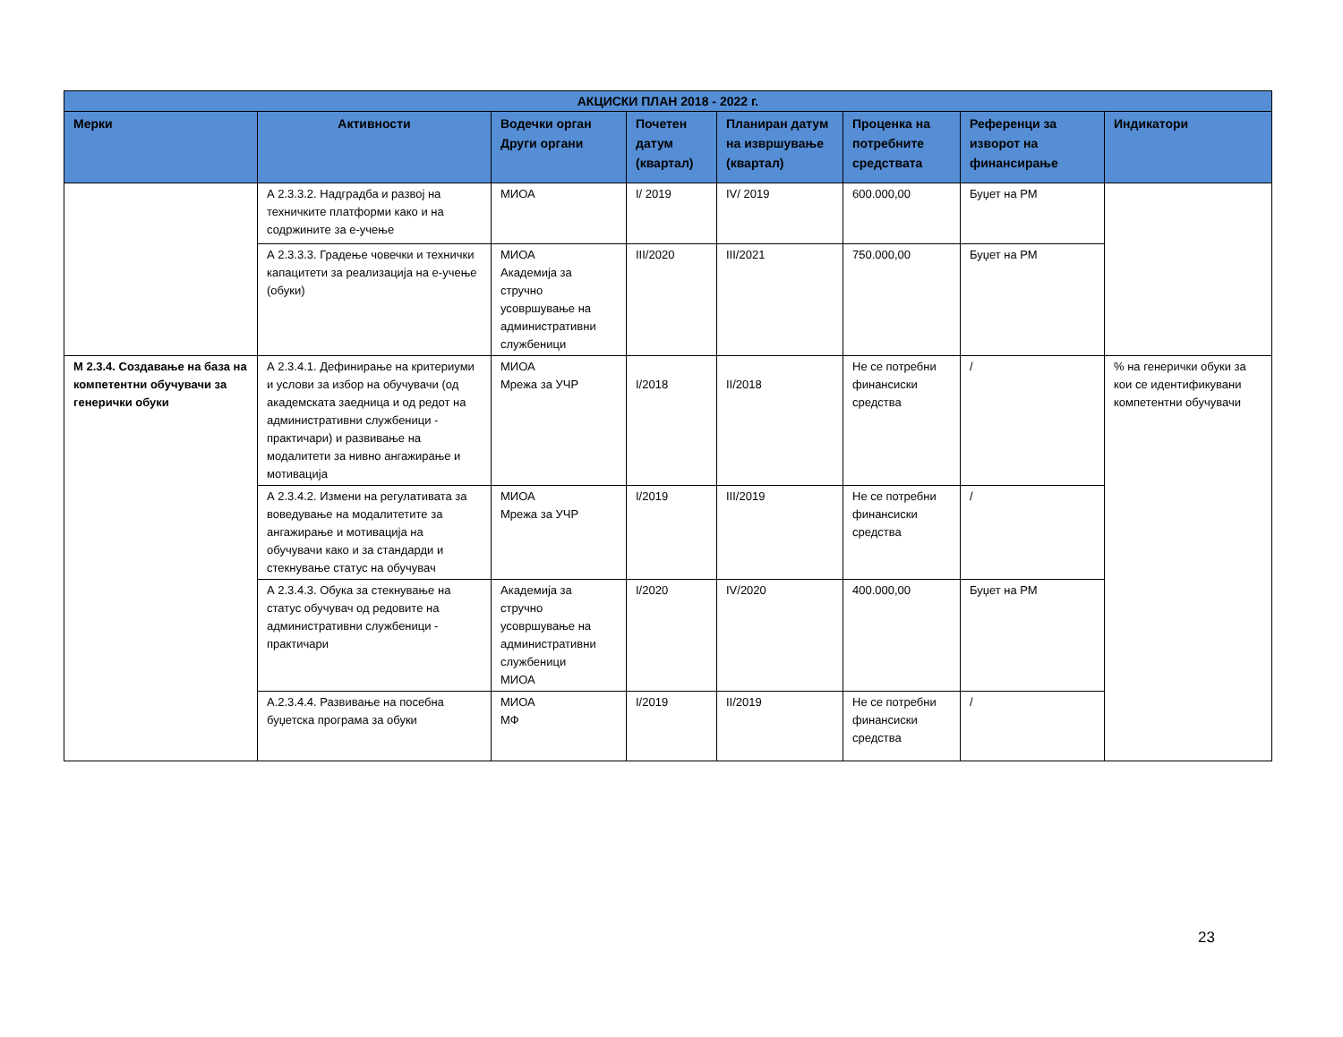| АКЦИСКИ ПЛАН 2018 - 2022 г. | | | | | | | |
| --- | --- | --- | --- | --- | --- | --- | --- |
| Мерки | Активности | Водечки орган Други органи | Почетен датум (квартал) | Планиран датум на извршување (квартал) | Проценка на потребните средствата | Референци за изворот на финансирање | Индикатори |
| | А 2.3.3.2. Надградба и развој на техничките платформи како и на содржините за е-учење | МИОА | I/ 2019 | IV/ 2019 | 600.000,00 | Буџет на РМ | |
| | А 2.3.3.3. Градење човечки и технички капацитети за реализација на е-учење (обуки) | МИОА Академија за стручно усовршување на административни службеници | III/2020 | III/2021 | 750.000,00 | Буџет на РМ | |
| М 2.3.4. Создавање на база на компетентни обучувачи за генерички обуки | А 2.3.4.1. Дефинирање на критериуми и услови за избор на обучувачи (од академската заедница и од редот на административни службеници - практичари) и развивање на модалитети за нивно ангажирање и мотивација | МИОА Мрежа за УЧР | I/2018 | II/2018 | Не се потребни финансиски средства | / | % на генерички обуки за кои се идентификувани компетентни обучувачи |
| | А 2.3.4.2. Измени на регулативата за воведување на модалитетите за ангажирање и мотивација на обучувачи како и за стандарди и стекнување статус на обучувач | МИОА Мрежа за УЧР | I/2019 | III/2019 | Не се потребни финансиски средства | / | |
| | А 2.3.4.3. Обука за стекнување на статус обучувач од редовите на административни службеници - практичари | Академија за стручно усовршување на административни службеници МИОА | I/2020 | IV/2020 | 400.000,00 | Буџет на РМ | |
| | А.2.3.4.4. Развивање на посебна буџетска програма за обуки | МИОА МФ | I/2019 | II/2019 | Не се потребни финансиски средства | / | |
23